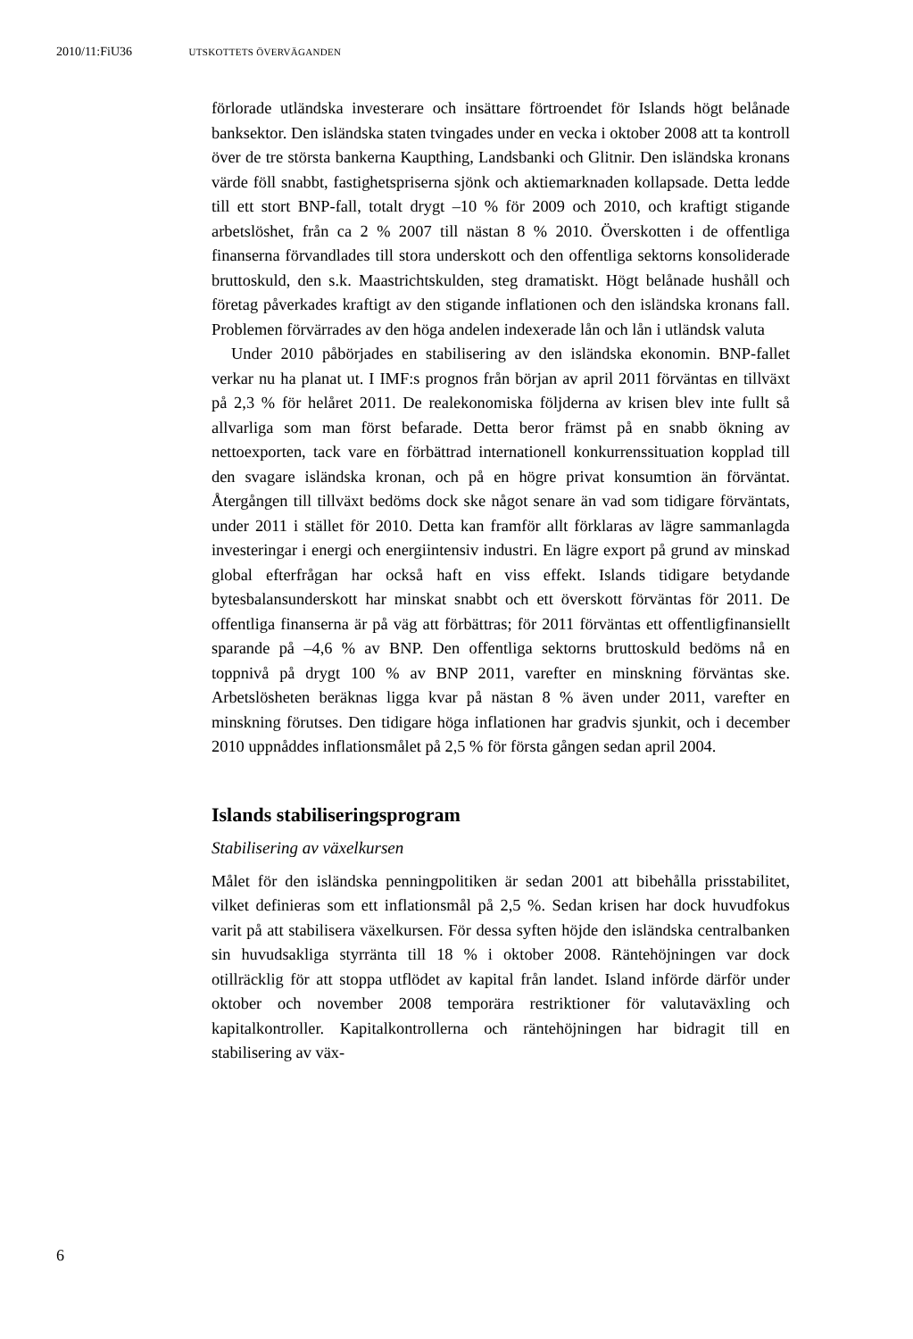2010/11:FiU36 UTSKOTTETS ÖVERVÄGANDEN
förlorade utländska investerare och insättare förtroendet för Islands högt belånade banksektor. Den isländska staten tvingades under en vecka i oktober 2008 att ta kontroll över de tre största bankerna Kaupthing, Landsbanki och Glitnir. Den isländska kronans värde föll snabbt, fastighetspriserna sjönk och aktiemarknaden kollapsade. Detta ledde till ett stort BNP-fall, totalt drygt –10 % för 2009 och 2010, och kraftigt stigande arbetslöshet, från ca 2 % 2007 till nästan 8 % 2010. Överskotten i de offentliga finanserna förvandlades till stora underskott och den offentliga sektorns konsoliderade bruttoskuld, den s.k. Maastrichtskulden, steg dramatiskt. Högt belånade hushåll och företag påverkades kraftigt av den stigande inflationen och den isländska kronans fall. Problemen förvärrades av den höga andelen indexerade lån och lån i utländsk valuta
Under 2010 påbörjades en stabilisering av den isländska ekonomin. BNP-fallet verkar nu ha planat ut. I IMF:s prognos från början av april 2011 förväntas en tillväxt på 2,3 % för helåret 2011. De realekonomiska följderna av krisen blev inte fullt så allvarliga som man först befarade. Detta beror främst på en snabb ökning av nettoexporten, tack vare en förbättrad internationell konkurrenssituation kopplad till den svagare isländska kronan, och på en högre privat konsumtion än förväntat. Återgången till tillväxt bedöms dock ske något senare än vad som tidigare förväntats, under 2011 i stället för 2010. Detta kan framför allt förklaras av lägre sammanlagda investeringar i energi och energiintensiv industri. En lägre export på grund av minskad global efterfrågan har också haft en viss effekt. Islands tidigare betydande bytesbalansunderskott har minskat snabbt och ett överskott förväntas för 2011. De offentliga finanserna är på väg att förbättras; för 2011 förväntas ett offentligfinansiellt sparande på –4,6 % av BNP. Den offentliga sektorns bruttoskuld bedöms nå en toppnivå på drygt 100 % av BNP 2011, varefter en minskning förväntas ske. Arbetslösheten beräknas ligga kvar på nästan 8 % även under 2011, varefter en minskning förutses. Den tidigare höga inflationen har gradvis sjunkit, och i december 2010 uppnåddes inflationsmålet på 2,5 % för första gången sedan april 2004.
Islands stabiliseringsprogram
Stabilisering av växelkursen
Målet för den isländska penningpolitiken är sedan 2001 att bibehålla prisstabilitet, vilket definieras som ett inflationsmål på 2,5 %. Sedan krisen har dock huvudfokus varit på att stabilisera växelkursen. För dessa syften höjde den isländska centralbanken sin huvudsakliga styrränta till 18 % i oktober 2008. Räntehöjningen var dock otillräcklig för att stoppa utflödet av kapital från landet. Island införde därför under oktober och november 2008 temporära restriktioner för valutaväxling och kapitalkontroller. Kapitalkontrollerna och räntehöjningen har bidragit till en stabilisering av väx-
6